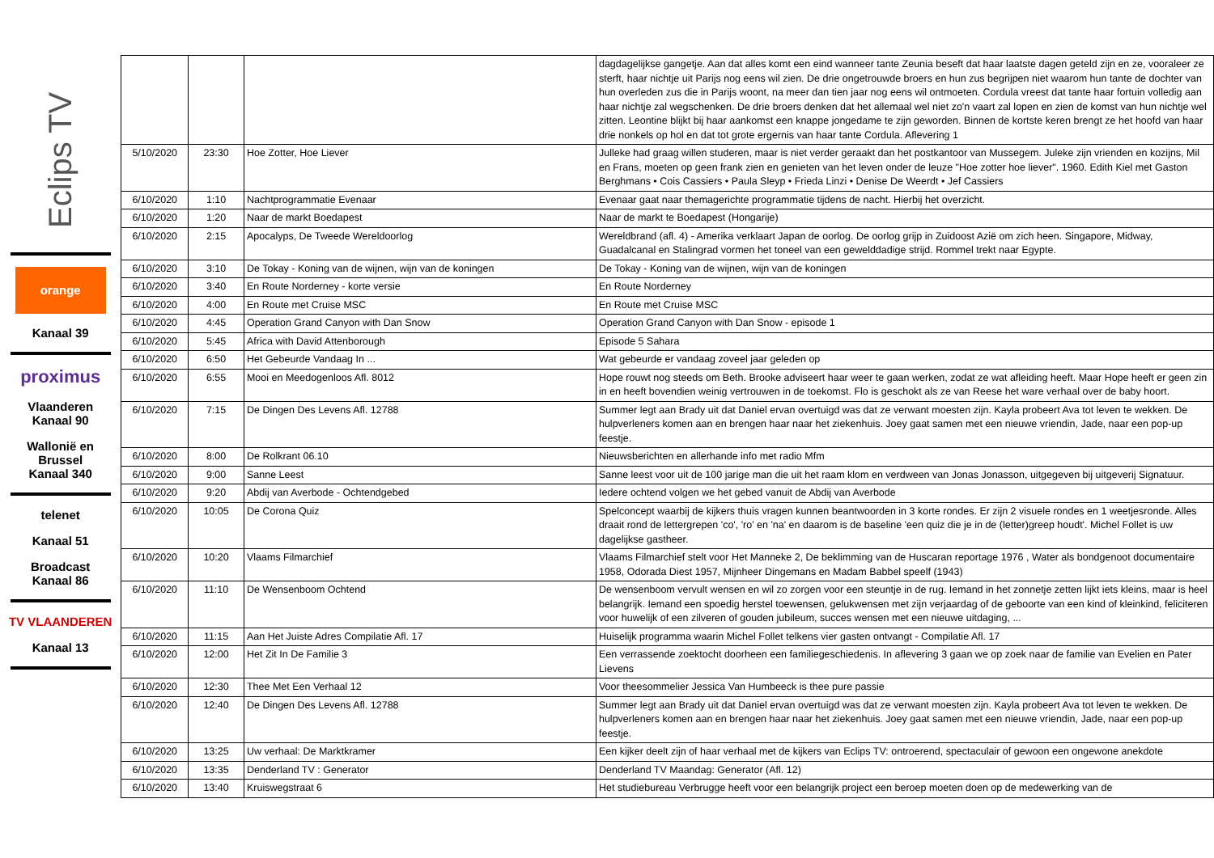Eclips TV
orange
Kanaal 39
proximus
Vlaanderen
Kanaal 90
Wallonië en
Brussel
Kanaal 340
telenet
Kanaal 51
Broadcast
Kanaal 86
TV VLAANDEREN
Kanaal 13
| | | | dagdagelijkse gangetje. Aan dat alles komt een eind wanneer tante Zeunia beseft dat haar laatste dagen geteld zijn en ze, vooraleer ze sterft, haar nichtje uit Parijs nog eens wil zien. De drie ongetrouwde broers en hun zus begrijpen niet waarom hun tante de dochter van hun overleden zus die in Parijs woont, na meer dan tien jaar nog eens wil ontmoeten. Cordula vreest dat tante haar fortuin volledig aan haar nichtje zal wegschenken. De drie broers denken dat het allemaal wel niet zo'n vaart zal lopen en zien de komst van hun nichtje wel zitten. Leontine blijkt bij haar aankomst een knappe jongedame te zijn geworden. Binnen de kortste keren brengt ze het hoofd van haar drie nonkels op hol en dat tot grote ergernis van haar tante Cordula. Aflevering 1 |
| 5/10/2020 | 23:30 | Hoe Zotter, Hoe Liever | Julleke had graag willen studeren, maar is niet verder geraakt dan het postkantoor van Mussegem. Juleke zijn vrienden en kozijns, Mil en Frans, moeten op geen frank zien en genieten van het leven onder de leuze "Hoe zotter hoe liever". 1960. Edith Kiel met Gaston Berghmans • Cois Cassiers • Paula Sleyp • Frieda Linzi • Denise De Weerdt • Jef Cassiers |
| 6/10/2020 | 1:10 | Nachtprogrammatie Evenaar | Evenaar gaat naar themagerichte programmatie tijdens de nacht. Hierbij het overzicht. |
| 6/10/2020 | 1:20 | Naar de markt Boedapest | Naar de markt te Boedapest (Hongarije) |
| 6/10/2020 | 2:15 | Apocalyps, De Tweede Wereldoorlog | Wereldbrand (afl. 4) - Amerika verklaart Japan de oorlog. De oorlog grijp in Zuidoost Azië om zich heen. Singapore, Midway, Guadalcanal en Stalingrad vormen het toneel van een gewelddadige strijd. Rommel trekt naar Egypte. |
| 6/10/2020 | 3:10 | De Tokay - Koning van de wijnen, wijn van de koningen | De Tokay - Koning van de wijnen, wijn van de koningen |
| 6/10/2020 | 3:40 | En Route Norderney - korte versie | En Route Norderney |
| 6/10/2020 | 4:00 | En Route met Cruise MSC | En Route met Cruise MSC |
| 6/10/2020 | 4:45 | Operation Grand Canyon with Dan Snow | Operation Grand Canyon with Dan Snow - episode 1 |
| 6/10/2020 | 5:45 | Africa with David Attenborough | Episode 5 Sahara |
| 6/10/2020 | 6:50 | Het Gebeurde Vandaag In ... | Wat gebeurde er vandaag zoveel jaar geleden op |
| 6/10/2020 | 6:55 | Mooi en Meedogenloos Afl. 8012 | Hope rouwt nog steeds om Beth. Brooke adviseert haar weer te gaan werken, zodat ze wat afleiding heeft. Maar Hope heeft er geen zin in en heeft bovendien weinig vertrouwen in de toekomst. Flo is geschokt als ze van Reese het ware verhaal over de baby hoort. |
| 6/10/2020 | 7:15 | De Dingen Des Levens Afl. 12788 | Summer legt aan Brady uit dat Daniel ervan overtuigd was dat ze verwant moesten zijn. Kayla probeert Ava tot leven te wekken. De hulpverleners komen aan en brengen haar naar het ziekenhuis. Joey gaat samen met een nieuwe vriendin, Jade, naar een pop-up feestje. |
| 6/10/2020 | 8:00 | De Rolkrant 06.10 | Nieuwsberichten en allerhande info met radio Mfm |
| 6/10/2020 | 9:00 | Sanne Leest | Sanne leest voor uit de 100 jarige man die uit het raam klom en verdween van Jonas Jonasson, uitgegeven bij uitgeverij Signatuur. |
| 6/10/2020 | 9:20 | Abdij van Averbode - Ochtendgebed | Iedere ochtend volgen we het gebed vanuit de Abdij van Averbode |
| 6/10/2020 | 10:05 | De Corona Quiz | Spelconcept waarbij de kijkers thuis vragen kunnen beantwoorden in 3 korte rondes. Er zijn 2 visuele rondes en 1 weetjesronde. Alles draait rond de lettergrepen 'co', 'ro' en 'na' en daarom is de baseline 'een quiz die je in de (letter)greep houdt'. Michel Follet is uw dagelijkse gastheer. |
| 6/10/2020 | 10:20 | Vlaams Filmarchief | Vlaams Filmarchief stelt voor Het Manneke 2, De beklimming van de Huscaran reportage 1976 , Water als bondgenoot documentaire 1958, Odorada Diest 1957, Mijnheer Dingemans en Madam Babbel speelf (1943) |
| 6/10/2020 | 11:10 | De Wensenboom Ochtend | De wensenboom vervult wensen en wil zo zorgen voor een steuntje in de rug. Iemand in het zonnetje zetten lijkt iets kleins, maar is heel belangrijk. Iemand een spoedig herstel toewensen, gelukwensen met zijn verjaardag of de geboorte van een kind of kleinkind, feliciteren voor huwelijk of een zilveren of gouden jubileum, succes wensen met een nieuwe uitdaging, ... |
| 6/10/2020 | 11:15 | Aan Het Juiste Adres Compilatie Afl. 17 | Huiselijk programma waarin Michel Follet telkens vier gasten ontvangt - Compilatie Afl. 17 |
| 6/10/2020 | 12:00 | Het Zit In De Familie 3 | Een verrassende zoektocht doorheen een familiegeschiedenis. In aflevering 3 gaan we op zoek naar de familie van Evelien en Pater Lievens |
| 6/10/2020 | 12:30 | Thee Met Een Verhaal 12 | Voor theesommelier Jessica Van Humbeeck is thee pure passie |
| 6/10/2020 | 12:40 | De Dingen Des Levens Afl. 12788 | Summer legt aan Brady uit dat Daniel ervan overtuigd was dat ze verwant moesten zijn. Kayla probeert Ava tot leven te wekken. De hulpverleners komen aan en brengen haar naar het ziekenhuis. Joey gaat samen met een nieuwe vriendin, Jade, naar een pop-up feestje. |
| 6/10/2020 | 13:25 | Uw verhaal: De Marktkramer | Een kijker deelt zijn of haar verhaal met de kijkers van Eclips TV: ontroerend, spectaculair of gewoon een ongewone anekdote |
| 6/10/2020 | 13:35 | Denderland TV : Generator | Denderland TV Maandag: Generator (Afl. 12) |
| 6/10/2020 | 13:40 | Kruiswegstraat 6 | Het studiebureau Verbrugge heeft voor een belangrijk project een beroep moeten doen op de medewerking van de |